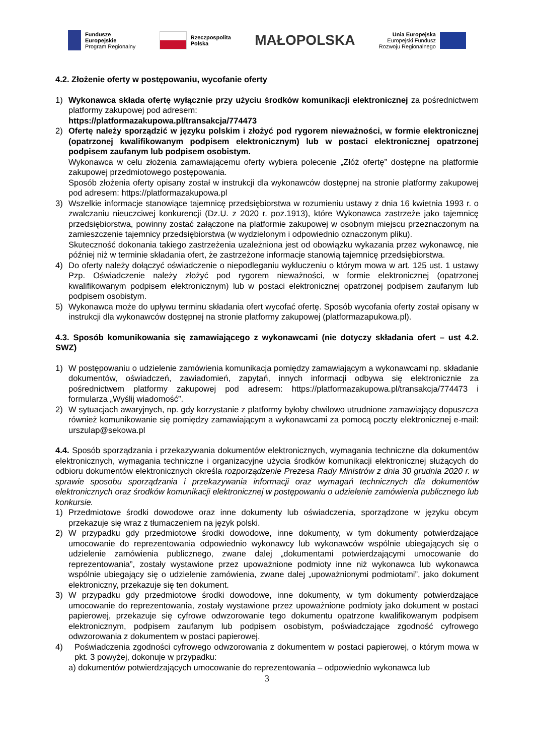Fundusze
Europejskie
Program Regionalny
Rzeczpospolita
Polska
MAŁOPOLSKA
Unia Europejska
Europejski Fundusz
Rozwoju Regionalnego
4.2. Złożenie oferty w postępowaniu, wycofanie oferty
1) Wykonawca składa ofertę wyłącznie przy użyciu środków komunikacji elektronicznej za pośrednictwem platformy zakupowej pod adresem:
https://platformazakupowa.pl/transakcja/774473
2) Ofertę należy sporządzić w języku polskim i złożyć pod rygorem nieważności, w formie elektronicznej (opatrzonej kwalifikowanym podpisem elektronicznym) lub w postaci elektronicznej opatrzonej podpisem zaufanym lub podpisem osobistym.
Wykonawca w celu złożenia zamawiającemu oferty wybiera polecenie „Złóż ofertę” dostępne na platformie zakupowej przedmiotowego postępowania.
Sposób złożenia oferty opisany został w instrukcji dla wykonawców dostępnej na stronie platformy zakupowej pod adresem: https://platformazakupowa.pl
3) Wszelkie informacje stanowiące tajemnicę przedsiębiorstwa w rozumieniu ustawy z dnia 16 kwietnia 1993 r. o zwalczaniu nieuczciwej konkurencji (Dz.U. z 2020 r. poz.1913), które Wykonawca zastrzeże jako tajemnicę przedsiębiorstwa, powinny zostać załączone na platformie zakupowej w osobnym miejscu przeznaczonym na zamieszczenie tajemnicy przedsiębiorstwa (w wydzielonym i odpowiednio oznaczonym pliku).
Skuteczność dokonania takiego zastrzeżenia uzależniona jest od obowiązku wykazania przez wykonawcę, nie później niż w terminie składania ofert, że zastrzeżone informacje stanowią tajemnicę przedsiębiorstwa.
4) Do oferty należy dołączyć oświadczenie o niepodleganiu wykluczeniu o którym mowa w art. 125 ust. 1 ustawy Pzp. Oświadczenie należy złożyć pod rygorem nieważności, w formie elektronicznej (opatrzonej kwalifikowanym podpisem elektronicznym) lub w postaci elektronicznej opatrzonej podpisem zaufanym lub podpisem osobistym.
5) Wykonawca może do upływu terminu składania ofert wycofać ofertę. Sposób wycofania oferty został opisany w instrukcji dla wykonawców dostępnej na stronie platformy zakupowej (platformazapukowa.pl).
4.3. Sposób komunikowania się zamawiającego z wykonawcami (nie dotyczy składania ofert – ust 4.2. SWZ)
1) W postępowaniu o udzielenie zamówienia komunikacja pomiędzy zamawiającym a wykonawcami np. składanie dokumentów, oświadczeń, zawiadomień, zapytań, innych informacji odbywa się elektronicznie za pośrednictwem platformy zakupowej pod adresem: https://platformazakupowa.pl/transakcja/774473 i formularza „Wyślij wiadomość”.
2) W sytuacjach awaryjnych, np. gdy korzystanie z platformy byłoby chwilowo utrudnione zamawiający dopuszcza również komunikowanie się pomiędzy zamawiającym a wykonawcami za pomocą poczty elektronicznej e-mail: urszulap@sekowa.pl
4.4. Sposób sporządzania i przekazywania dokumentów elektronicznych, wymagania techniczne dla dokumentów elektronicznych, wymagania techniczne i organizacyjne użycia środków komunikacji elektronicznej służących do odbioru dokumentów elektronicznych określa rozporządzenie Prezesa Rady Ministrów z dnia 30 grudnia 2020 r. w sprawie sposobu sporządzania i przekazywania informacji oraz wymagań technicznych dla dokumentów elektronicznych oraz środków komunikacji elektronicznej w postępowaniu o udzielenie zamówienia publicznego lub konkursie.
1) Przedmiotowe środki dowodowe oraz inne dokumenty lub oświadczenia, sporządzone w języku obcym przekazuje się wraz z tłumaczeniem na język polski.
2) W przypadku gdy przedmiotowe środki dowodowe, inne dokumenty, w tym dokumenty potwierdzające umocowanie do reprezentowania odpowiednio wykonawcy lub wykonawców wspólnie ubiegających się o udzielenie zamówienia publicznego, zwane dalej „dokumentami potwierdzającymi umocowanie do reprezentowania”, zostały wystawione przez upoważnione podmioty inne niż wykonawca lub wykonawca wspólnie ubiegający się o udzielenie zamówienia, zwane dalej „upoważnionymi podmiotami”, jako dokument elektroniczny, przekazuje się ten dokument.
3) W przypadku gdy przedmiotowe środki dowodowe, inne dokumenty, w tym dokumenty potwierdzające umocowanie do reprezentowania, zostały wystawione przez upoważnione podmioty jako dokument w postaci papierowej, przekazuje się cyfrowe odwzorowanie tego dokumentu opatrzone kwalifikowanym podpisem elektronicznym, podpisem zaufanym lub podpisem osobistym, poświadczające zgodność cyfrowego odwzorowania z dokumentem w postaci papierowej.
4) Poświadczenia zgodności cyfrowego odwzorowania z dokumentem w postaci papierowej, o którym mowa w pkt. 3 powyżej, dokonuje w przypadku:
a) dokumentów potwierdzających umocowanie do reprezentowania – odpowiednio wykonawca lub
3